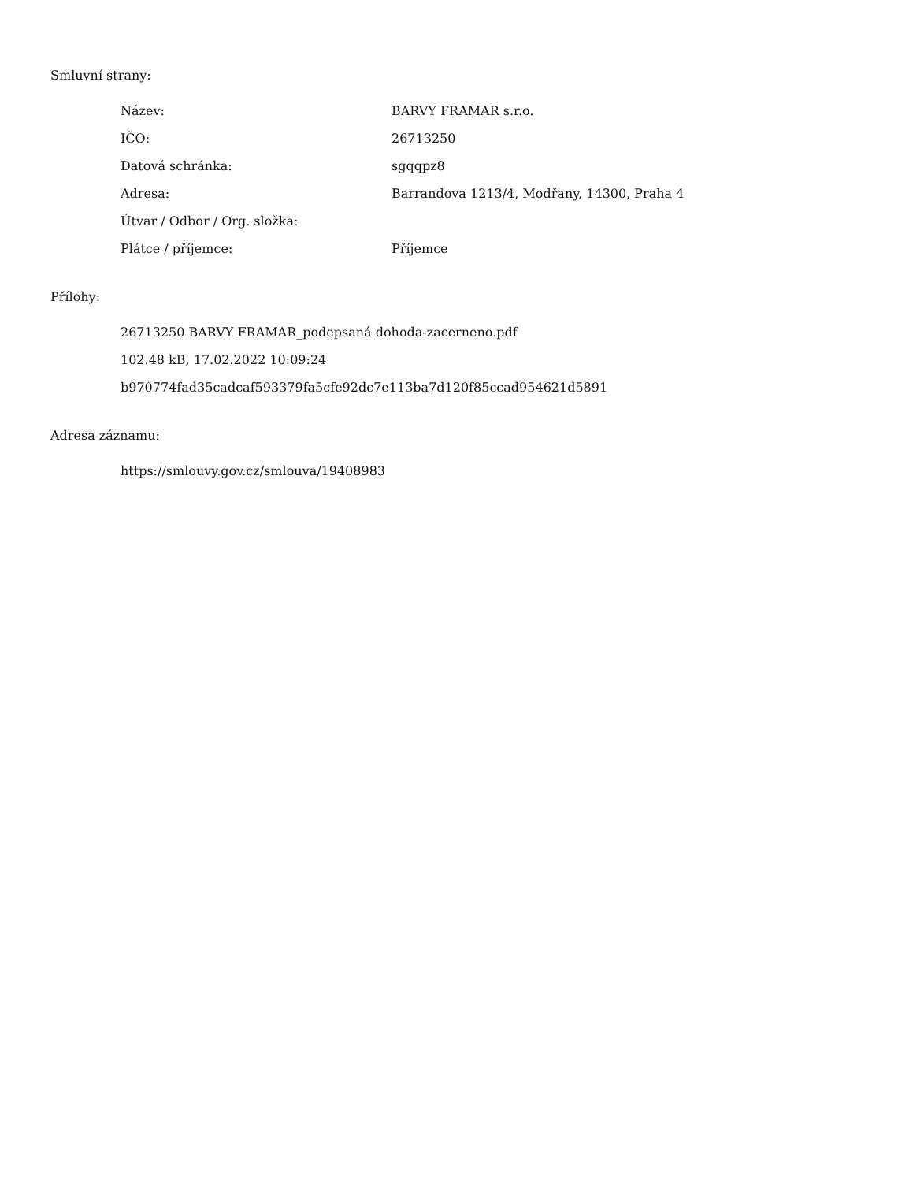Smluvní strany:
| Název: | BARVY FRAMAR s.r.o. |
| IČO: | 26713250 |
| Datová schránka: | sgqqpz8 |
| Adresa: | Barrandova 1213/4, Modřany, 14300, Praha 4 |
| Útvar / Odbor / Org. složka: | |
| Plátce / příjemce: | Příjemce |
Přílohy:
26713250 BARVY FRAMAR_podepsaná dohoda-zacerneno.pdf
102.48 kB, 17.02.2022 10:09:24
b970774fad35cadcaf593379fa5cfe92dc7e113ba7d120f85ccad954621d5891
Adresa záznamu:
https://smlouvy.gov.cz/smlouva/19408983